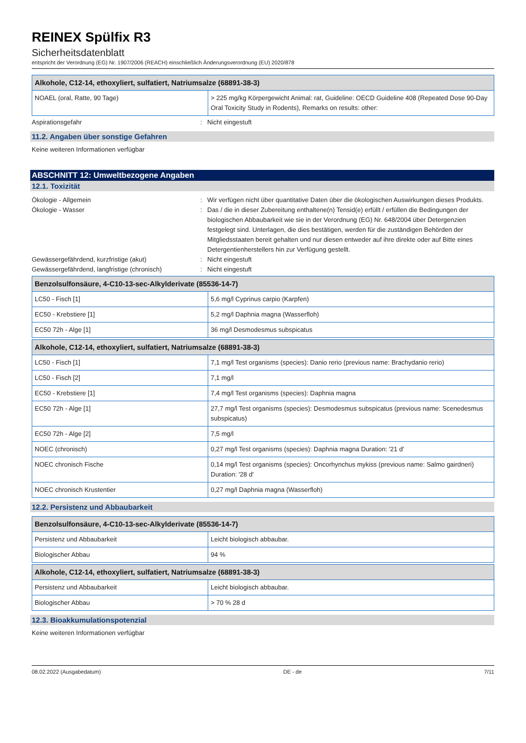REINEX Spülfix R3
Sicherheitsdatenblatt
entspricht der Verordnung (EG) Nr. 1907/2006 (REACH) einschließlich Änderungsverordnung (EU) 2020/878
| Alkohole, C12-14, ethoxyliert, sulfatiert, Natriumsalze (68891-38-3) | |
| --- | --- |
| NOAEL (oral, Ratte, 90 Tage) | > 225 mg/kg Körpergewicht Animal: rat, Guideline: OECD Guideline 408 (Repeated Dose 90-Day Oral Toxicity Study in Rodents), Remarks on results: other: |
Aspirationsgefahr : Nicht eingestuft
11.2. Angaben über sonstige Gefahren
Keine weiteren Informationen verfügbar
ABSCHNITT 12: Umweltbezogene Angaben
12.1. Toxizität
Ökologie - Allgemein : Wir verfügen nicht über quantitative Daten über die ökologischen Auswirkungen dieses Produkts.
Ökologie - Wasser : Das / die in dieser Zubereitung enthaltene(n) Tensid(e) erfüllt / erfüllen die Bedingungen der biologischen Abbaubarkeit wie sie in der Verordnung (EG) Nr. 648/2004 über Detergenzien festgelegt sind. Unterlagen, die dies bestätigen, werden für die zuständigen Behörden der Mitgliedsstaaten bereit gehalten und nur diesen entweder auf ihre direkte oder auf Bitte eines Detergentienherstellers hin zur Verfügung gestellt.
Gewässergefährdend, kurzfristige (akut) : Nicht eingestuft
Gewässergefährdend, langfristige (chronisch)
: Nicht eingestuft
| Benzolsulfonsäure, 4-C10-13-sec-Alkylderivate (85536-14-7) | |
| --- | --- |
| LC50 - Fisch [1] | 5,6 mg/l Cyprinus carpio (Karpfen) |
| EC50 - Krebstiere [1] | 5,2 mg/l Daphnia magna (Wasserfloh) |
| EC50 72h - Alge [1] | 36 mg/l Desmodesmus subspicatus |
| Alkohole, C12-14, ethoxyliert, sulfatiert, Natriumsalze (68891-38-3) | |
| --- | --- |
| LC50 - Fisch [1] | 7,1 mg/l Test organisms (species): Danio rerio (previous name: Brachydanio rerio) |
| LC50 - Fisch [2] | 7,1 mg/l |
| EC50 - Krebstiere [1] | 7,4 mg/l Test organisms (species): Daphnia magna |
| EC50 72h - Alge [1] | 27,7 mg/l Test organisms (species): Desmodesmus subspicatus (previous name: Scenedesmus subspicatus) |
| EC50 72h - Alge [2] | 7,5 mg/l |
| NOEC (chronisch) | 0,27 mg/l Test organisms (species): Daphnia magna Duration: '21 d' |
| NOEC chronisch Fische | 0,14 mg/l Test organisms (species): Oncorhynchus mykiss (previous name: Salmo gairdneri) Duration: '28 d' |
| NOEC chronisch Krustentier | 0,27 mg/l Daphnia magna (Wasserfloh) |
12.2. Persistenz und Abbaubarkeit
| Benzolsulfonsäure, 4-C10-13-sec-Alkylderivate (85536-14-7) | |
| --- | --- |
| Persistenz und Abbaubarkeit | Leicht biologisch abbaubar. |
| Biologischer Abbau | 94 % |
| Alkohole, C12-14, ethoxyliert, sulfatiert, Natriumsalze (68891-38-3) | |
| --- | --- |
| Persistenz und Abbaubarkeit | Leicht biologisch abbaubar. |
| Biologischer Abbau | > 70 % 28 d |
12.3. Bioakkumulationspotenzial
Keine weiteren Informationen verfügbar
08.02.2022 (Ausgabedatum) DE - de 7/11